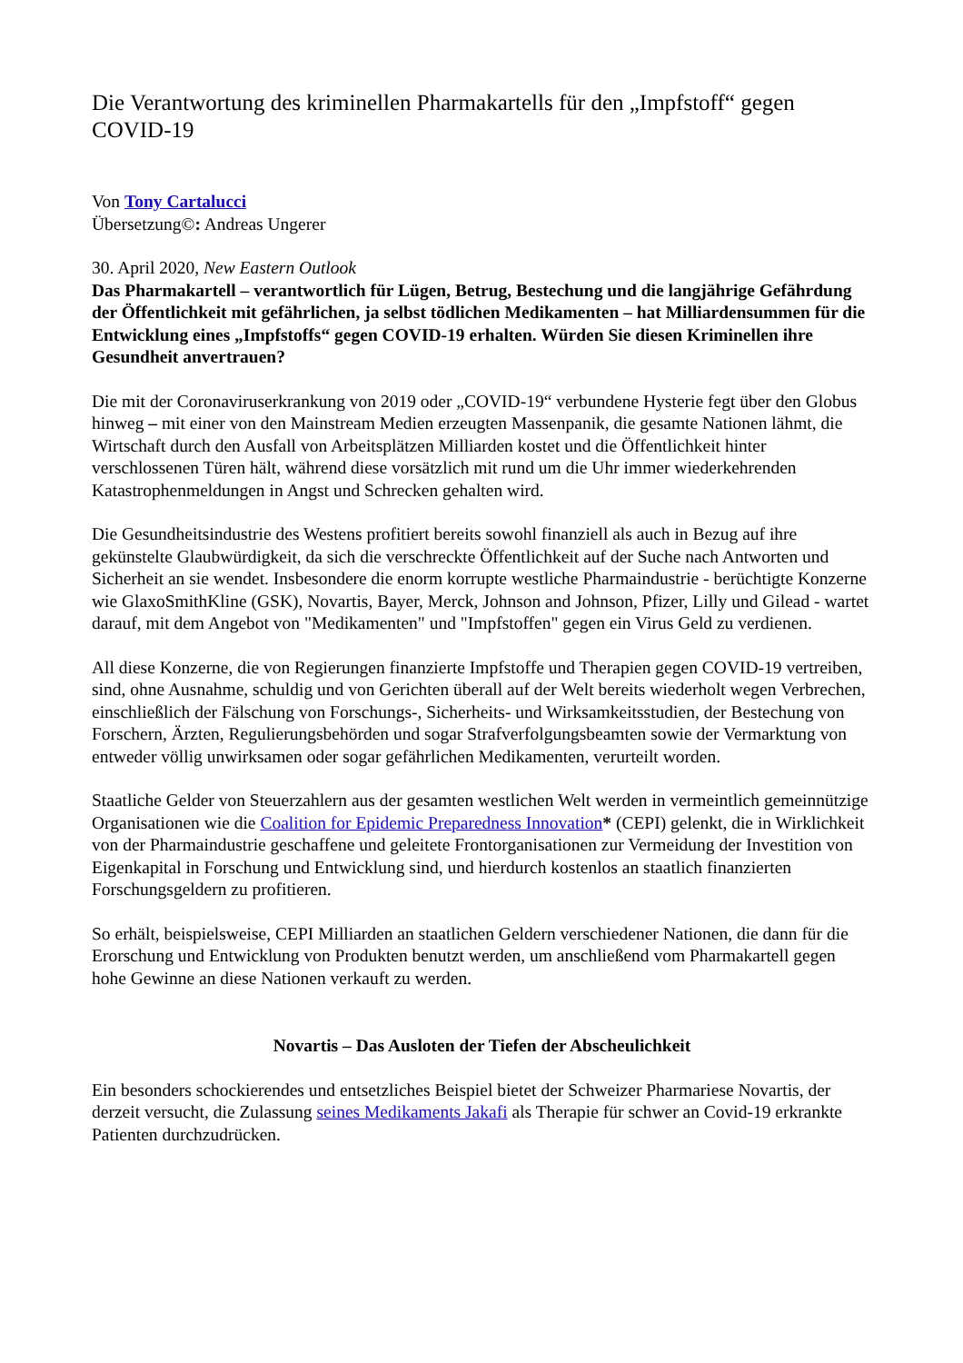Die Verantwortung des kriminellen Pharmakartells für den „Impfstoff“ gegen COVID-19
Von Tony Cartalucci
Übersetzung©: Andreas Ungerer
30. April 2020, New Eastern Outlook
Das Pharmakartell – verantwortlich für Lügen, Betrug, Bestechung und die langjährige Gefährdung der Öffentlichkeit mit gefährlichen, ja selbst tödlichen Medikamenten – hat Milliardensummen für die Entwicklung eines „Impfstoffs“ gegen COVID-19 erhalten. Würden Sie diesen Kriminellen ihre Gesundheit anvertrauen?
Die mit der Coronaviruserkrankung von 2019 oder „COVID-19“ verbundene Hysterie fegt über den Globus hinweg – mit einer von den Mainstream Medien erzeugten Massenpanik, die gesamte Nationen lähmt, die Wirtschaft durch den Ausfall von Arbeitsplätzen Milliarden kostet und die Öffentlichkeit hinter verschlossenen Türen hält, während diese vorsätzlich mit rund um die Uhr immer wiederkehrenden Katastrophenmeldungen in Angst und Schrecken gehalten wird.
Die Gesundheitsindustrie des Westens profitiert bereits sowohl finanziell als auch in Bezug auf ihre gekünstelte Glaubwürdigkeit, da sich die verschreckte Öffentlichkeit auf der Suche nach Antworten und Sicherheit an sie wendet. Insbesondere die enorm korrupte westliche Pharmaindustrie - berüchtigte Konzerne wie GlaxoSmithKline (GSK), Novartis, Bayer, Merck, Johnson and Johnson, Pfizer, Lilly und Gilead - wartet darauf, mit dem Angebot von "Medikamenten" und "Impfstoffen" gegen ein Virus Geld zu verdienen.
All diese Konzerne, die von Regierungen finanzierte Impfstoffe und Therapien gegen COVID-19 vertreiben, sind, ohne Ausnahme, schuldig und von Gerichten überall auf der Welt bereits wiederholt wegen Verbrechen, einschließlich der Fälschung von Forschungs-, Sicherheits- und Wirksamkeitsstudien, der Bestechung von Forschern, Ärzten, Regulierungsbehörden und sogar Strafverfolgungsbeamten sowie der Vermarktung von entweder völlig unwirksamen oder sogar gefährlichen Medikamenten, verurteilt worden.
Staatliche Gelder von Steuerzahlern aus der gesamten westlichen Welt werden in vermeintlich gemeinnützige Organisationen wie die Coalition for Epidemic Preparedness Innovation* (CEPI) gelenkt, die in Wirklichkeit von der Pharmaindustrie geschaffene und geleitete Frontorganisationen zur Vermeidung der Investition von Eigenkapital in Forschung und Entwicklung sind, und hierdurch kostenlos an staatlich finanzierten Forschungsgeldern zu profitieren.
So erhält, beispielsweise, CEPI Milliarden an staatlichen Geldern verschiedener Nationen, die dann für die Erorschung und Entwicklung von Produkten benutzt werden, um anschließend vom Pharmakartell gegen hohe Gewinne an diese Nationen verkauft zu werden.
Novartis – Das Ausloten der Tiefen der Abscheulichkeit
Ein besonders schockierendes und entsetzliches Beispiel bietet der Schweizer Pharmariese Novartis, der derzeit versucht, die Zulassung seines Medikaments Jakafi als Therapie für schwer an Covid-19 erkrankte Patienten durchzudrücken.